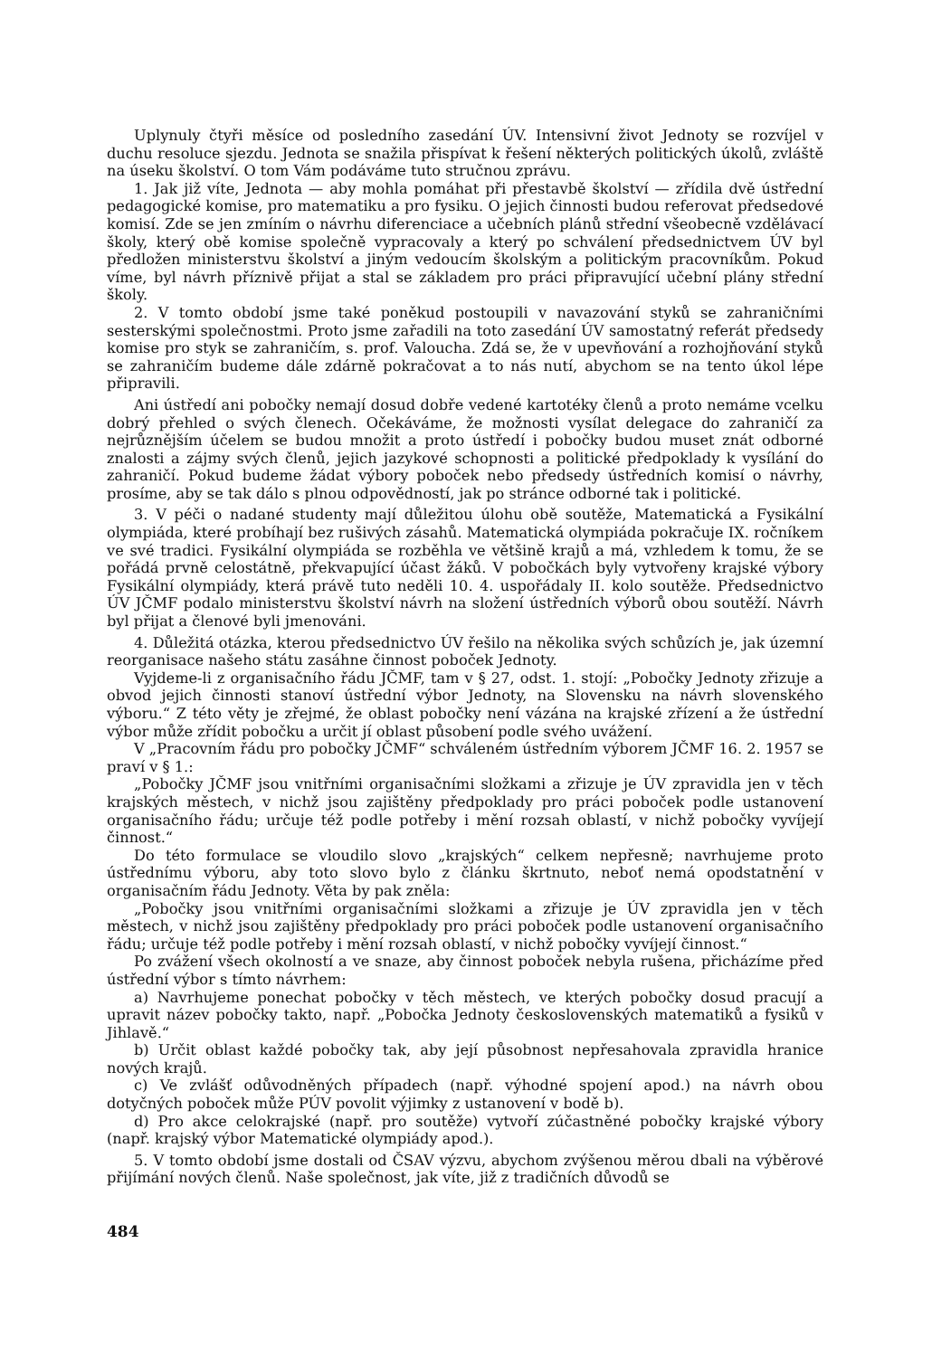Uplynuly čtyři měsíce od posledního zasedání ÚV. Intensivní život Jednoty se rozvíjel v duchu resoluce sjezdu. Jednota se snažila přispívat k řešení některých politických úkolů, zvláště na úseku školství. O tom Vám podáváme tuto stručnou zprávu.
1. Jak již víte, Jednota — aby mohla pomáhat při přestavbě školství — zřídila dvě ústřední pedagogické komise, pro matematiku a pro fysiku. O jejich činnosti budou referovat předsedové komisí. Zde se jen zmíním o návrhu diferenciace a učebních plánů střední všeobecně vzdělávací školy, který obě komise společně vypracovaly a který po schválení předsednictvem ÚV byl předložen ministerstvu školství a jiným vedoucím školským a politickým pracovníkům. Pokud víme, byl návrh příznivě přijat a stal se základem pro práci připravující učební plány střední školy.
2. V tomto období jsme také poněkud postoupili v navazování styků se zahraničními sesterskými společnostmi. Proto jsme zařadili na toto zasedání ÚV samostatný referát předsedy komise pro styk se zahraničím, s. prof. Valoucha. Zdá se, že v upevňování a rozhojňování styků se zahraničím budeme dále zdárně pokračovat a to nás nutí, abychom se na tento úkol lépe připravili.
Ani ústředí ani pobočky nemají dosud dobře vedené kartotéky členů a proto nemáme vcelku dobrý přehled o svých členech. Očekáváme, že možnosti vysílat delegace do zahraničí za nejrůznějším účelem se budou množit a proto ústředí i pobočky budou muset znát odborné znalosti a zájmy svých členů, jejich jazykové schopnosti a politické předpoklady k vysílání do zahraničí. Pokud budeme žádat výbory poboček nebo předsedy ústředních komisí o návrhy, prosíme, aby se tak dálo s plnou odpovědností, jak po stránce odborné tak i politické.
3. V péči o nadané studenty mají důležitou úlohu obě soutěže, Matematická a Fysikální olympiáda, které probíhají bez rušivých zásahů. Matematická olympiáda pokračuje IX. ročníkem ve své tradici. Fysikální olympiáda se rozběhla ve většině krajů a má, vzhledem k tomu, že se pořádá prvně celostátně, překvapující účast žáků. V pobočkách byly vytvořeny krajské výbory Fysikální olympiády, která právě tuto neděli 10. 4. uspořádaly II. kolo soutěže. Předsednictvo ÚV JČMF podalo ministerstvu školství návrh na složení ústředních výborů obou soutěží. Návrh byl přijat a členové byli jmenováni.
4. Důležitá otázka, kterou předsednictvo ÚV řešilo na několika svých schůzích je, jak územní reorganisace našeho státu zasáhne činnost poboček Jednoty.
Vyjdeme-li z organisačního řádu JČMF, tam v § 27, odst. 1. stojí: „Pobočky Jednoty zřizuje a obvod jejich činnosti stanoví ústřední výbor Jednoty, na Slovensku na návrh slovenského výboru.“ Z této věty je zřejmé, že oblast pobočky není vázána na krajské zřízení a že ústřední výbor může zřídit pobočku a určit jí oblast působení podle svého uvážení.
V „Pracovním řádu pro pobočky JČMF“ schváleném ústředním výborem JČMF 16. 2. 1957 se praví v § 1.:
„Pobočky JČMF jsou vnitřními organisačními složkami a zřizuje je ÚV zpravidla jen v těch krajských městech, v nichž jsou zajištěny předpoklady pro práci poboček podle ustanovení organisačního řádu; určuje též podle potřeby i mění rozsah oblastí, v nichž pobočky vyvíjejí činnost.“
Do této formulace se vloudilo slovo „krajských“ celkem nepřesně; navrhujeme proto ústřednímu výboru, aby toto slovo bylo z článku škrtnuto, neboť nemá opodstatnění v organisačním řádu Jednoty. Věta by pak zněla:
„Pobočky jsou vnitřními organisačními složkami a zřizuje je ÚV zpravidla jen v těch městech, v nichž jsou zajištěny předpoklady pro práci poboček podle ustanovení organisačního řádu; určuje též podle potřeby i mění rozsah oblastí, v nichž pobočky vyvíjejí činnost.“
Po zvážení všech okolností a ve snaze, aby činnost poboček nebyla rušena, přicházíme před ústřední výbor s tímto návrhem:
a) Navrhujeme ponechat pobočky v těch městech, ve kterých pobočky dosud pracují a upravit název pobočky takto, např. „Pobočka Jednoty československých matematiků a fysiků v Jihlavě.“
b) Určit oblast každé pobočky tak, aby její působnost nepřesahovala zpravidla hranice nových krajů.
c) Ve zvlášť odůvodněných případech (např. výhodné spojení apod.) na návrh obou dotyčných poboček může PÚV povolit výjimky z ustanovení v bodě b).
d) Pro akce celokrajské (např. pro soutěže) vytvoří zúčastněné pobočky krajské výbory (např. krajský výbor Matematické olympiády apod.).
5. V tomto období jsme dostali od ČSAV výzvu, abychom zvýšenou měrou dbali na výběrové přijímání nových členů. Naše společnost, jak víte, již z tradičních důvodů se
484